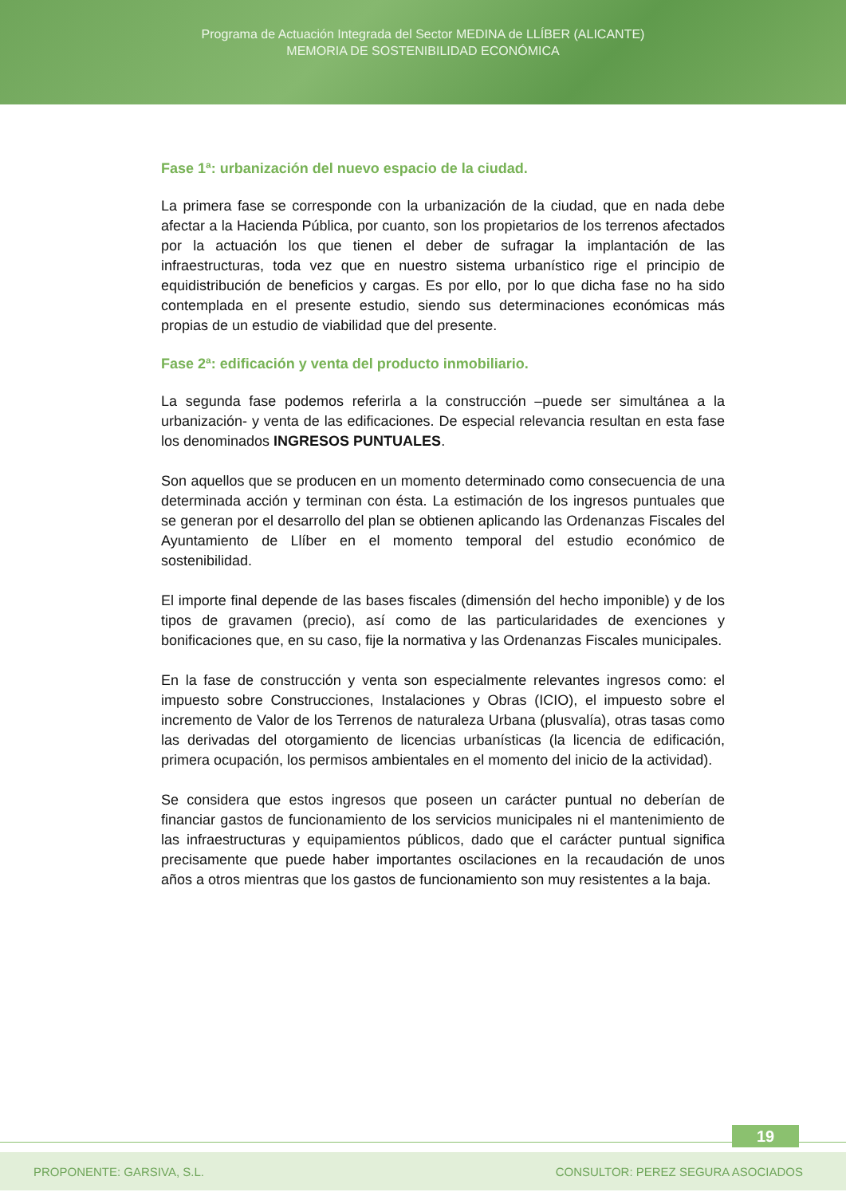Programa de Actuación Integrada del Sector MEDINA de LLÍBER (ALICANTE)
MEMORIA DE SOSTENIBILIDAD ECONÓMICA
Fase 1ª: urbanización del nuevo espacio de la ciudad.
La primera fase se corresponde con la urbanización de la ciudad, que en nada debe afectar a la Hacienda Pública, por cuanto, son los propietarios de los terrenos afectados por la actuación los que tienen el deber de sufragar la implantación de las infraestructuras, toda vez que en nuestro sistema urbanístico rige el principio de equidistribución de beneficios y cargas. Es por ello, por lo que dicha fase no ha sido contemplada en el presente estudio, siendo sus determinaciones económicas más propias de un estudio de viabilidad que del presente.
Fase 2ª: edificación y venta del producto inmobiliario.
La segunda fase podemos referirla a la construcción –puede ser simultánea a la urbanización- y venta de las edificaciones. De especial relevancia resultan en esta fase los denominados INGRESOS PUNTUALES.
Son aquellos que se producen en un momento determinado como consecuencia de una determinada acción y terminan con ésta. La estimación de los ingresos puntuales que se generan por el desarrollo del plan se obtienen aplicando las Ordenanzas Fiscales del Ayuntamiento de Llíber en el momento temporal del estudio económico de sostenibilidad.
El importe final depende de las bases fiscales (dimensión del hecho imponible) y de los tipos de gravamen (precio), así como de las particularidades de exenciones y bonificaciones que, en su caso, fije la normativa y las Ordenanzas Fiscales municipales.
En la fase de construcción y venta son especialmente relevantes ingresos como: el impuesto sobre Construcciones, Instalaciones y Obras (ICIO), el impuesto sobre el incremento de Valor de los Terrenos de naturaleza Urbana (plusvalía), otras tasas como las derivadas del otorgamiento de licencias urbanísticas (la licencia de edificación, primera ocupación, los permisos ambientales en el momento del inicio de la actividad).
Se considera que estos ingresos que poseen un carácter puntual no deberían de financiar gastos de funcionamiento de los servicios municipales ni el mantenimiento de las infraestructuras y equipamientos públicos, dado que el carácter puntual significa precisamente que puede haber importantes oscilaciones en la recaudación de unos años a otros mientras que los gastos de funcionamiento son muy resistentes a la baja.
19
PROPONENTE: GARSIVA, S.L. CONSULTOR: PEREZ SEGURA ASOCIADOS